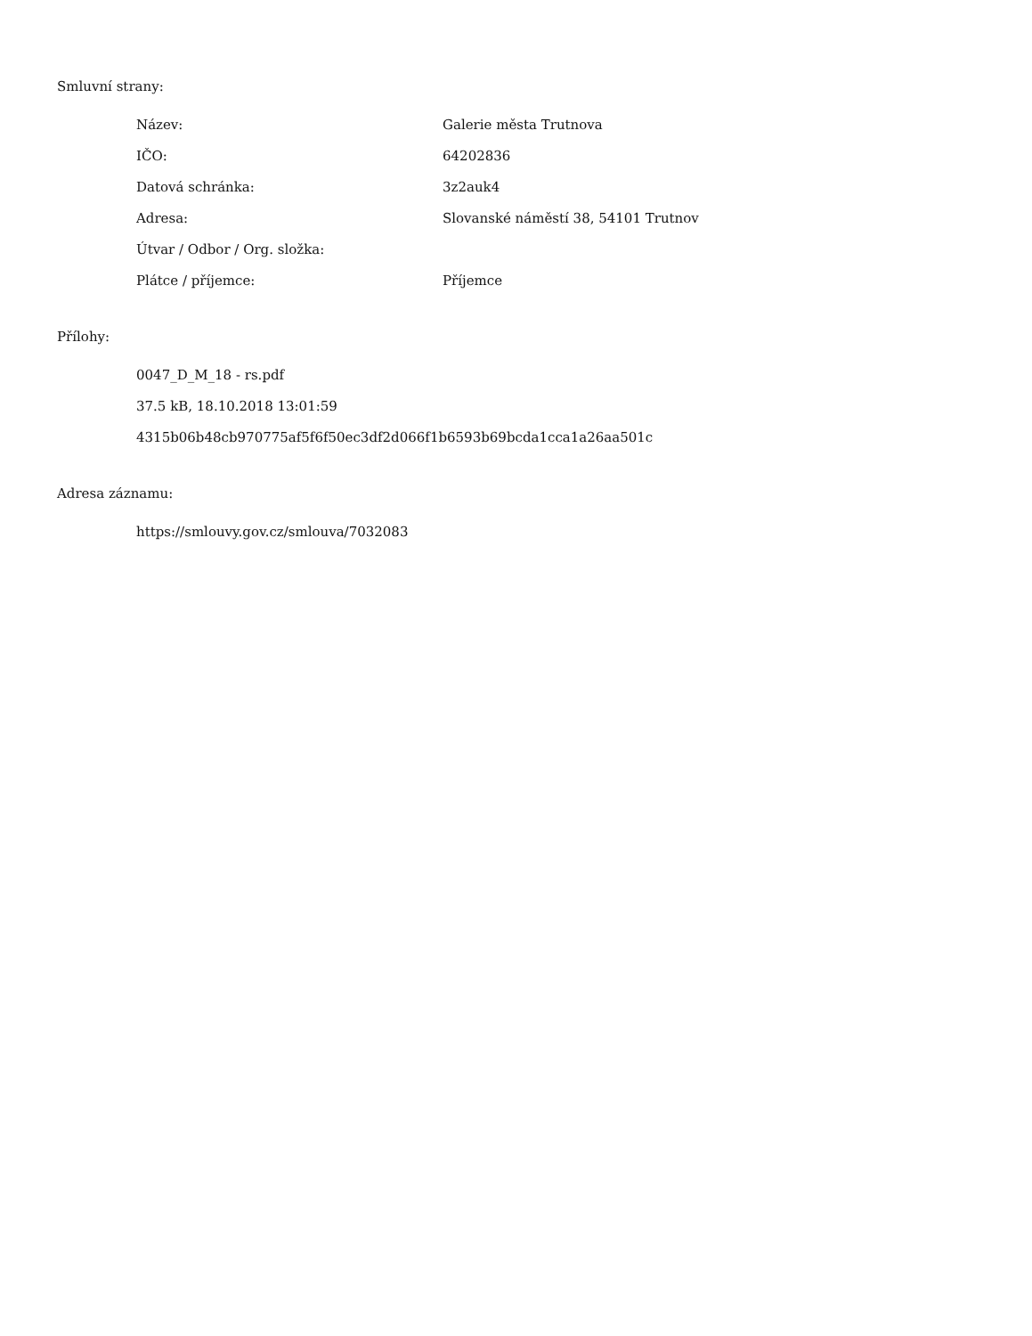Smluvní strany:
| Název: | Galerie města Trutnova |
| IČO: | 64202836 |
| Datová schránka: | 3z2auk4 |
| Adresa: | Slovanské náměstí 38, 54101 Trutnov |
| Útvar / Odbor / Org. složka: | |
| Plátce / příjemce: | Příjemce |
Přílohy:
0047_D_M_18 - rs.pdf
37.5 kB, 18.10.2018 13:01:59
4315b06b48cb970775af5f6f50ec3df2d066f1b6593b69bcda1cca1a26aa501c
Adresa záznamu:
https://smlouvy.gov.cz/smlouva/7032083